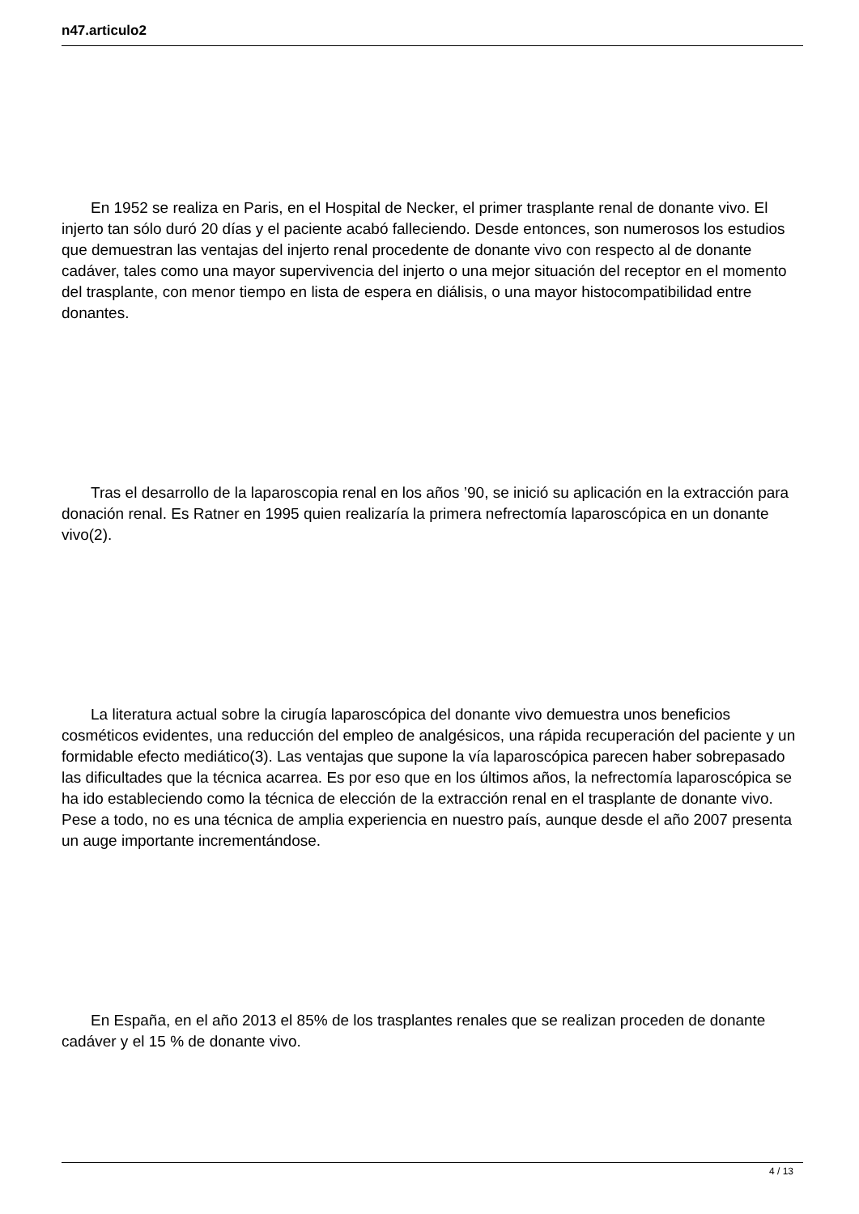n47.articulo2
En 1952 se realiza en Paris, en el Hospital de Necker, el primer trasplante renal de donante vivo. El injerto tan sólo duró 20 días y el paciente acabó falleciendo. Desde entonces, son numerosos los estudios que demuestran las ventajas del injerto renal procedente de donante vivo con respecto al de donante cadáver, tales como una mayor supervivencia del injerto o una mejor situación del receptor en el momento del trasplante, con menor tiempo en lista de espera en diálisis, o una mayor histocompatibilidad entre donantes.
Tras el desarrollo de la laparoscopia renal en los años ’90, se inició su aplicación en la extracción para donación renal. Es Ratner en 1995 quien realizaría la primera nefrectomía laparoscópica en un donante vivo(2).
La literatura actual sobre la cirugía laparoscópica del donante vivo demuestra unos beneficios cosméticos evidentes, una reducción del empleo de analgésicos, una rápida recuperación del paciente y un formidable efecto mediático(3). Las ventajas que supone la vía laparoscópica parecen haber sobrepasado las dificultades que la técnica acarrea. Es por eso que en los últimos años, la nefrectomía laparoscópica se ha ido estableciendo como la técnica de elección de la extracción renal en el trasplante de donante vivo. Pese a todo, no es una técnica de amplia experiencia en nuestro país, aunque desde el año 2007 presenta un auge importante incrementándose.
En España, en el año 2013 el 85% de los trasplantes renales que se realizan proceden de donante cadáver y el 15 % de donante vivo.
4 / 13